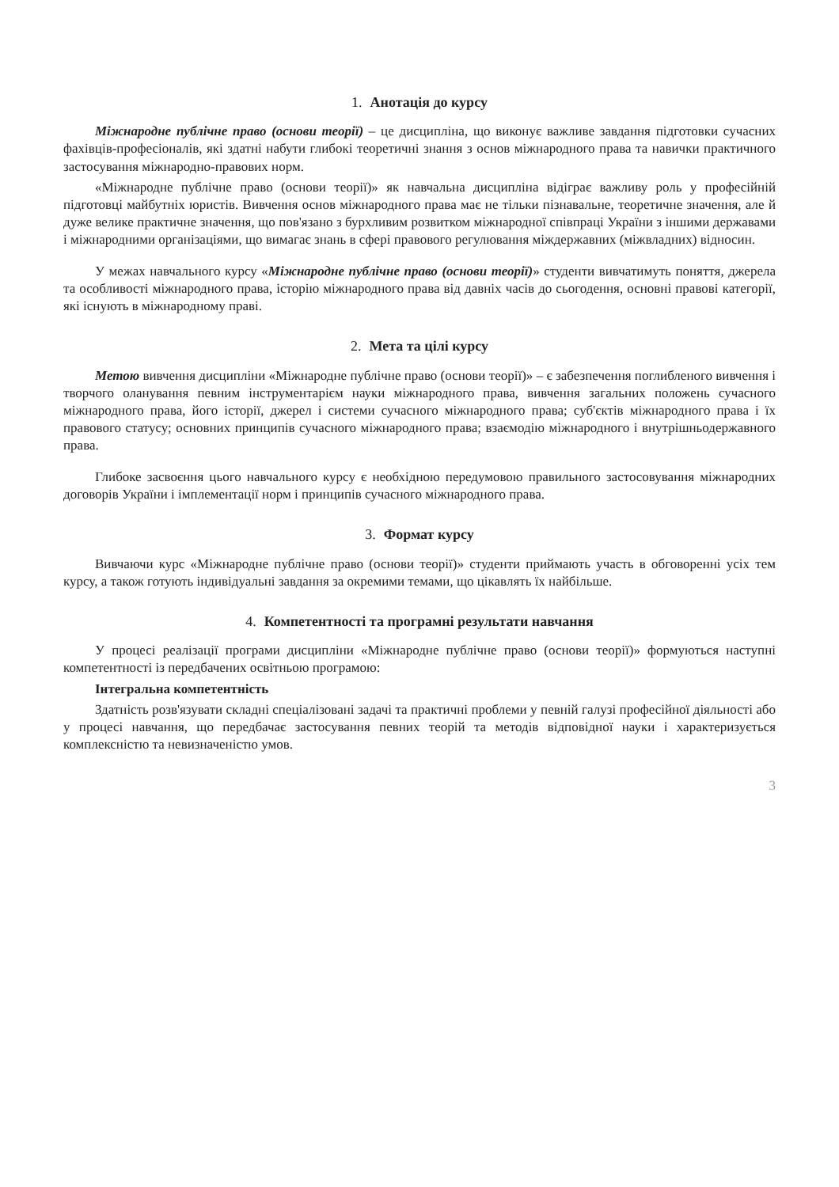1. Анотація до курсу
Міжнародне публічне право (основи теорії) – це дисципліна, що виконує важливе завдання підготовки сучасних фахівців-професіоналів, які здатні набути глибокі теоретичні знання з основ міжнародного права та навички практичного застосування міжнародно-правових норм.
«Міжнародне публічне право (основи теорії)» як навчальна дисципліна відіграє важливу роль у професійній підготовці майбутніх юристів. Вивчення основ міжнародного права має не тільки пізнавальне, теоретичне значення, але й дуже велике практичне значення, що пов'язано з бурхливим розвитком міжнародної співпраці України з іншими державами і міжнародними організаціями, що вимагає знань в сфері правового регулювання міждержавних (міжвладних) відносин.
У межах навчального курсу «Міжнародне публічне право (основи теорії)» студенти вивчатимуть поняття, джерела та особливості міжнародного права, історію міжнародного права від давніх часів до сьогодення, основні правові категорії, які існують в міжнародному праві.
2. Мета та цілі курсу
Метою вивчення дисципліни «Міжнародне публічне право (основи теорії)» – є забезпечення поглибленого вивчення і творчого оланування певним інструментарієм науки міжнародного права, вивчення загальних положень сучасного міжнародного права, його історії, джерел і системи сучасного міжнародного права; суб'єктів міжнародного права і їх правового статусу; основних принципів сучасного міжнародного права; взаємодію міжнародного і внутрішньодержавного права.
Глибоке засвоєння цього навчального курсу є необхідною передумовою правильного застосовування міжнародних договорів України і імплементації норм і принципів сучасного міжнародного права.
3. Формат курсу
Вивчаючи курс «Міжнародне публічне право (основи теорії)» студенти приймають участь в обговоренні усіх тем курсу, а також готують індивідуальні завдання за окремими темами, що цікавлять їх найбільше.
4. Компетентності та програмні результати навчання
У процесі реалізації програми дисципліни «Міжнародне публічне право (основи теорії)» формуються наступні компетентності із передбачених освітньою програмою:
Інтегральна компетентність
Здатність розв'язувати складні спеціалізовані задачі та практичні проблеми у певній галузі професійної діяльності або у процесі навчання, що передбачає застосування певних теорій та методів відповідної науки і характеризується комплексністю та невизначеністю умов.
3